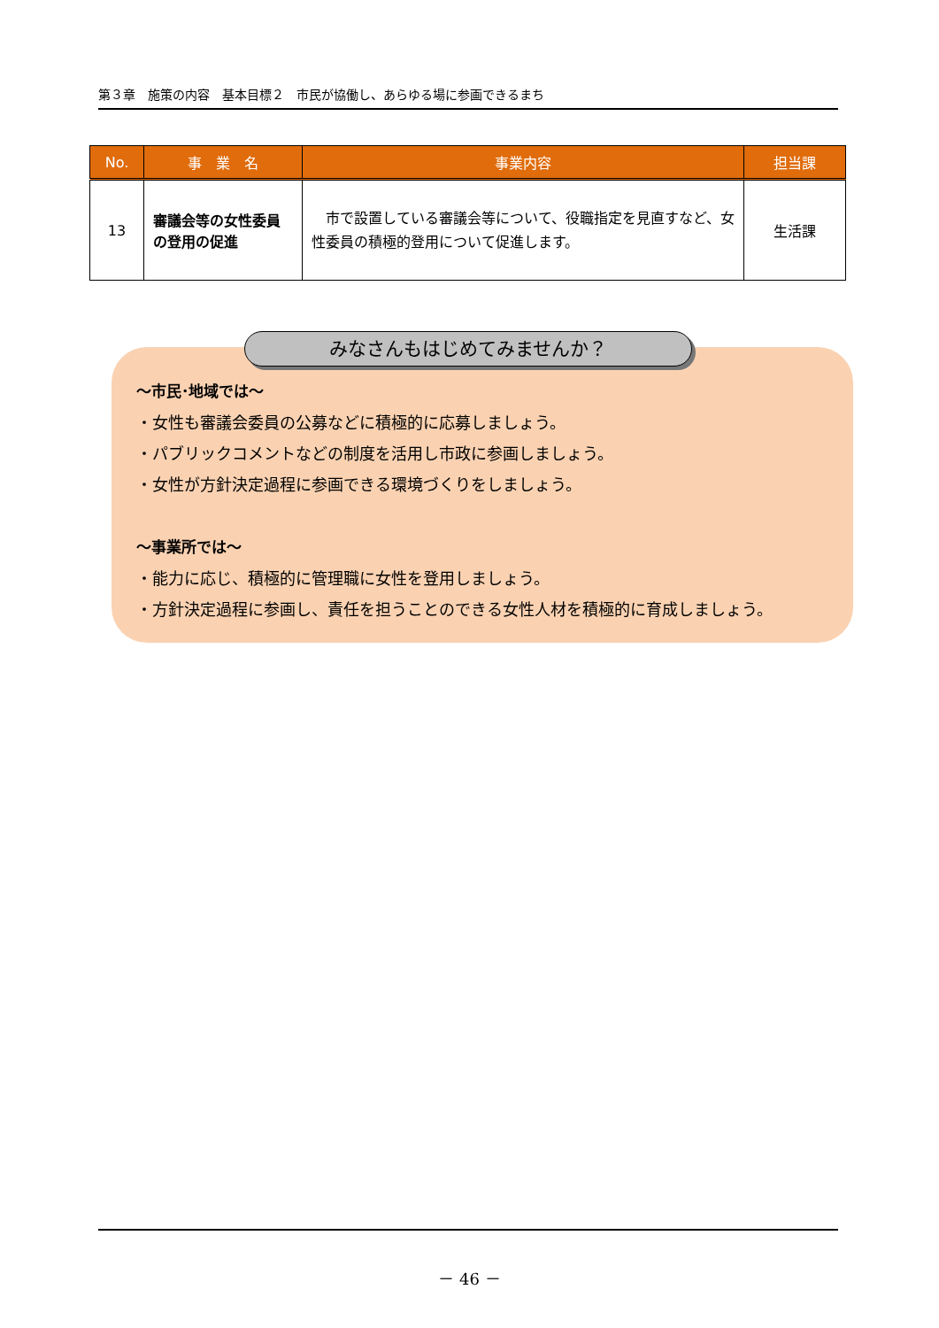第３章　施策の内容　基本目標２　市民が協働し、あらゆる場に参画できるまち
| No. | 事 業 名 | 事業内容 | 担当課 |
| --- | --- | --- | --- |
| 13 | 審議会等の女性委員の登用の促進 | 市で設置している審議会等について、役職指定を見直すなど、女性委員の積極的登用について促進します。 | 生活課 |
みなさんもはじめてみませんか？
～市民･地域では～
・女性も審議会委員の公募などに積極的に応募しましょう。
・パブリックコメントなどの制度を活用し市政に参画しましょう。
・女性が方針決定過程に参画できる環境づくりをしましょう。
～事業所では～
・能力に応じ、積極的に管理職に女性を登用しましょう。
・方針決定過程に参画し、責任を担うことのできる女性人材を積極的に育成しましょう。
－ 46 －